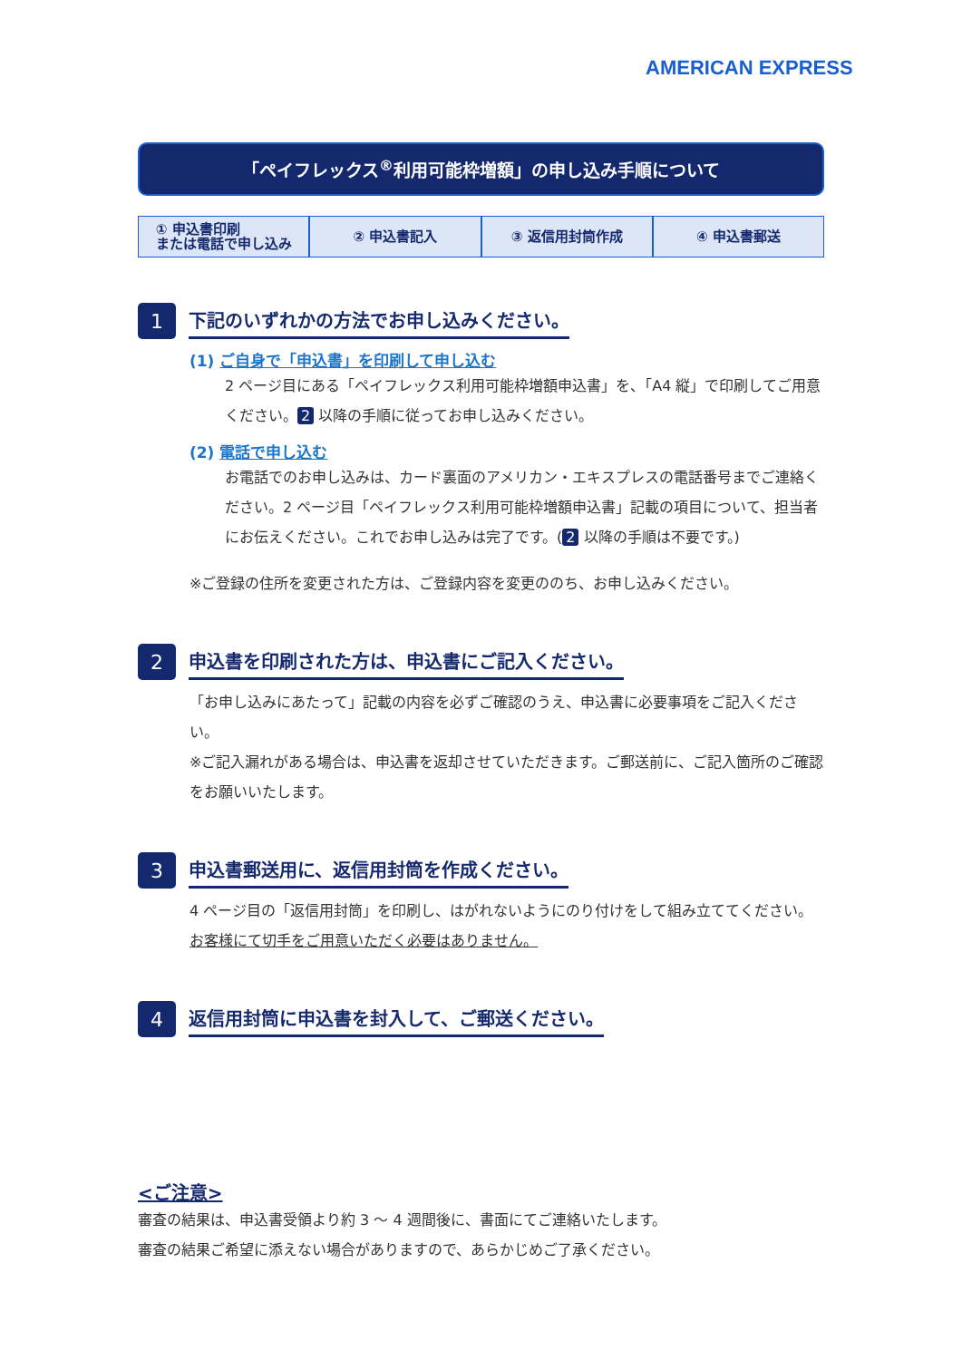AMERICAN EXPRESS
「ペイフレックス<sup>®</sup>利用可能枠増額」の申し込み手順について
① 申込書印刷
または電話で申し込み
② 申込書記入 ③ 返信用封筒作成 ④ 申込書郵送
1 下記のいずれかの方法でお申し込みください。
(1) ご自身で「申込書」を印刷して申し込む
2 ページ目にある「ペイフレックス利用可能枠増額申込書」を、「A4 縦」で印刷してご用意ください。 2 以降の手順に従ってお申し込みください。
(2) 電話で申し込む
お電話でのお申し込みは、カード裏面のアメリカン・エキスプレスの電話番号までご連絡ください。2 ページ目「ペイフレックス利用可能枠増額申込書」記載の項目について、担当者にお伝えください。これでお申し込みは完了です。(2 以降の手順は不要です。)
※ご登録の住所を変更された方は、ご登録内容を変更ののち、お申し込みください。
2 申込書を印刷された方は、申込書にご記入ください。
「お申し込みにあたって」記載の内容を必ずご確認のうえ、申込書に必要事項をご記入ください。
※ご記入漏れがある場合は、申込書を返却させていただきます。ご郵送前に、ご記入箇所のご確認をお願いいたします。
3 申込書郵送用に、返信用封筒を作成ください。
4 ページ目の「返信用封筒」を印刷し、はがれないようにのり付けをして組み立ててください。
お客様にて切手をご用意いただく必要はありません。
4 返信用封筒に申込書を封入して、ご郵送ください。
<ご注意>
審査の結果は、申込書受領より約 3 ～ 4 週間後に、書面にてご連絡いたします。
審査の結果ご希望に添えない場合がありますので、あらかじめご了承ください。